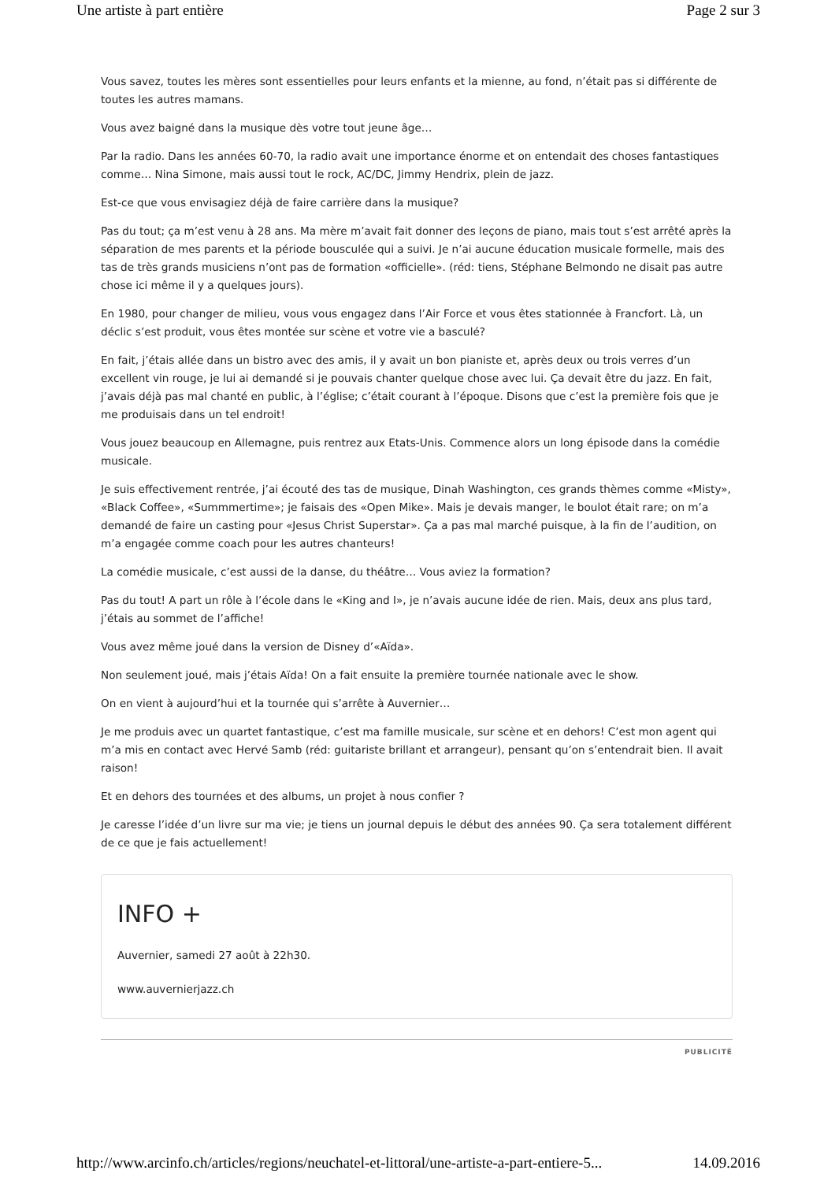Une artiste à part entière Page 2 sur 3
Vous savez, toutes les mères sont essentielles pour leurs enfants et la mienne, au fond, n’était pas si différente de toutes les autres mamans.
Vous avez baigné dans la musique dès votre tout jeune âge…
Par la radio. Dans les années 60-70, la radio avait une importance énorme et on entendait des choses fantastiques comme… Nina Simone, mais aussi tout le rock, AC/DC, Jimmy Hendrix, plein de jazz.
Est-ce que vous envisagiez déjà de faire carrière dans la musique?
Pas du tout; ça m’est venu à 28 ans. Ma mère m’avait fait donner des leçons de piano, mais tout s’est arrêté après la séparation de mes parents et la période bousculée qui a suivi. Je n’ai aucune éducation musicale formelle, mais des tas de très grands musiciens n’ont pas de formation «officielle». (réd: tiens, Stéphane Belmondo ne disait pas autre chose ici même il y a quelques jours).
En 1980, pour changer de milieu, vous vous engagez dans l’Air Force et vous êtes stationnée à Francfort. Là, un déclic s’est produit, vous êtes montée sur scène et votre vie a basculé?
En fait, j’étais allée dans un bistro avec des amis, il y avait un bon pianiste et, après deux ou trois verres d’un excellent vin rouge, je lui ai demandé si je pouvais chanter quelque chose avec lui. Ça devait être du jazz. En fait, j’avais déjà pas mal chanté en public, à l’église; c’était courant à l’époque. Disons que c’est la première fois que je me produisais dans un tel endroit!
Vous jouez beaucoup en Allemagne, puis rentrez aux Etats-Unis. Commence alors un long épisode dans la comédie musicale.
Je suis effectivement rentrée, j’ai écouté des tas de musique, Dinah Washington, ces grands thèmes comme «Misty», «Black Coffee», «Summmertime»; je faisais des «Open Mike». Mais je devais manger, le boulot était rare; on m’a demandé de faire un casting pour «Jesus Christ Superstar». Ça a pas mal marché puisque, à la fin de l’audition, on m’a engagée comme coach pour les autres chanteurs!
La comédie musicale, c’est aussi de la danse, du théâtre… Vous aviez la formation?
Pas du tout! A part un rôle à l’école dans le «King and I», je n’avais aucune idée de rien. Mais, deux ans plus tard, j’étais au sommet de l’affiche!
Vous avez même joué dans la version de Disney d’«Aïda».
Non seulement joué, mais j’étais Aïda! On a fait ensuite la première tournée nationale avec le show.
On en vient à aujourd’hui et la tournée qui s’arrête à Auvernier…
Je me produis avec un quartet fantastique, c’est ma famille musicale, sur scène et en dehors! C’est mon agent qui m’a mis en contact avec Hervé Samb (réd: guitariste brillant et arrangeur), pensant qu’on s’entendrait bien. Il avait raison!
Et en dehors des tournées et des albums, un projet à nous confier ?
Je caresse l’idée d’un livre sur ma vie; je tiens un journal depuis le début des années 90. Ça sera totalement différent de ce que je fais actuellement!
INFO +
Auvernier, samedi 27 août à 22h30.
www.auvernierjazz.ch
PUBLICITÉ
http://www.arcinfo.ch/articles/regions/neuchatel-et-littoral/une-artiste-a-part-entiere-5... 14.09.2016